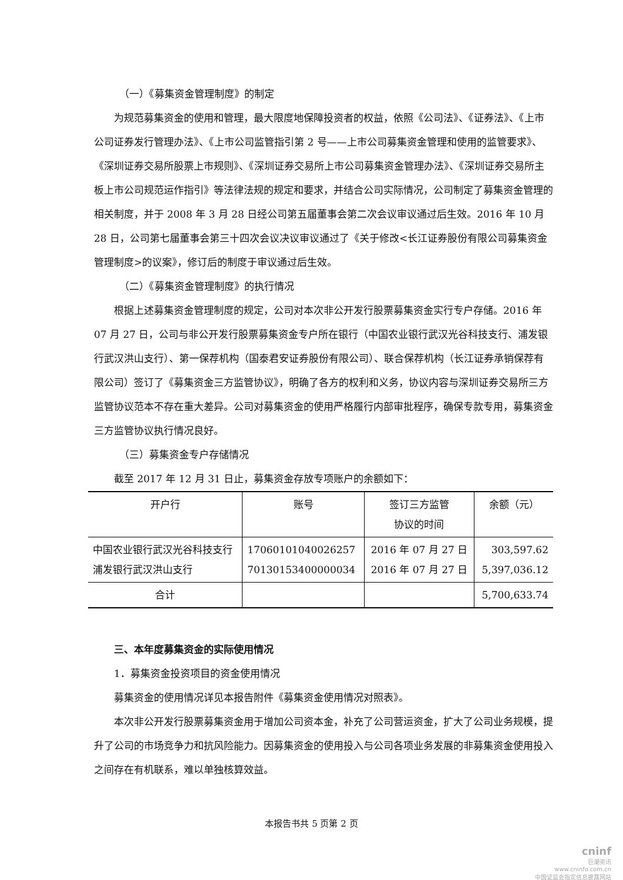（一）《募集资金管理制度》的制定
为规范募集资金的使用和管理，最大限度地保障投资者的权益，依照《公司法》、《证券法》、《上市公司证券发行管理办法》、《上市公司监管指引第 2 号——上市公司募集资金管理和使用的监管要求》、《深圳证券交易所股票上市规则》、《深圳证券交易所上市公司募集资金管理办法》、《深圳证券交易所主板上市公司规范运作指引》等法律法规的规定和要求，并结合公司实际情况，公司制定了募集资金管理的相关制度，并于 2008 年 3 月 28 日经公司第五届董事会第二次会议审议通过后生效。2016 年 10 月 28 日，公司第七届董事会第三十四次会议决议审议通过了《关于修改<长江证券股份有限公司募集资金管理制度>的议案》，修订后的制度于审议通过后生效。
（二）《募集资金管理制度》的执行情况
根据上述募集资金管理制度的规定，公司对本次非公开发行股票募集资金实行专户存储。2016 年 07 月 27 日，公司与非公开发行股票募集资金专户所在银行（中国农业银行武汉光谷科技支行、浦发银行武汉洪山支行）、第一保荐机构（国泰君安证券股份有限公司）、联合保荐机构（长江证券承销保荐有限公司）签订了《募集资金三方监管协议》，明确了各方的权利和义务，协议内容与深圳证券交易所三方监管协议范本不存在重大差异。公司对募集资金的使用严格履行内部审批程序，确保专款专用，募集资金三方监管协议执行情况良好。
（三）募集资金专户存储情况
截至 2017 年 12 月 31 日止，募集资金存放专项账户的余额如下：
| 开户行 | 账号 | 签订三方监管 协议的时间 | 余额（元） |
| --- | --- | --- | --- |
| 中国农业银行武汉光谷科技支行 浦发银行武汉洪山支行 | 17060101040026257 70130153400000034 | 2016 年 07 月 27 日 2016 年 07 月 27 日 | 303,597.62 5,397,036.12 |
| 合计 | | | 5,700,633.74 |
三、本年度募集资金的实际使用情况
1．募集资金投资项目的资金使用情况
募集资金的使用情况详见本报告附件《募集资金使用情况对照表》。
本次非公开发行股票募集资金用于增加公司资本金，补充了公司营运资金，扩大了公司业务规模，提升了公司的市场竞争力和抗风险能力。因募集资金的使用投入与公司各项业务发展的非募集资金使用投入之间存在有机联系，难以单独核算效益。
本报告书共 5 页第 2 页
cninf
巨潮资讯
www.cninfo.com.cn
中国证监会指定信息披露网站